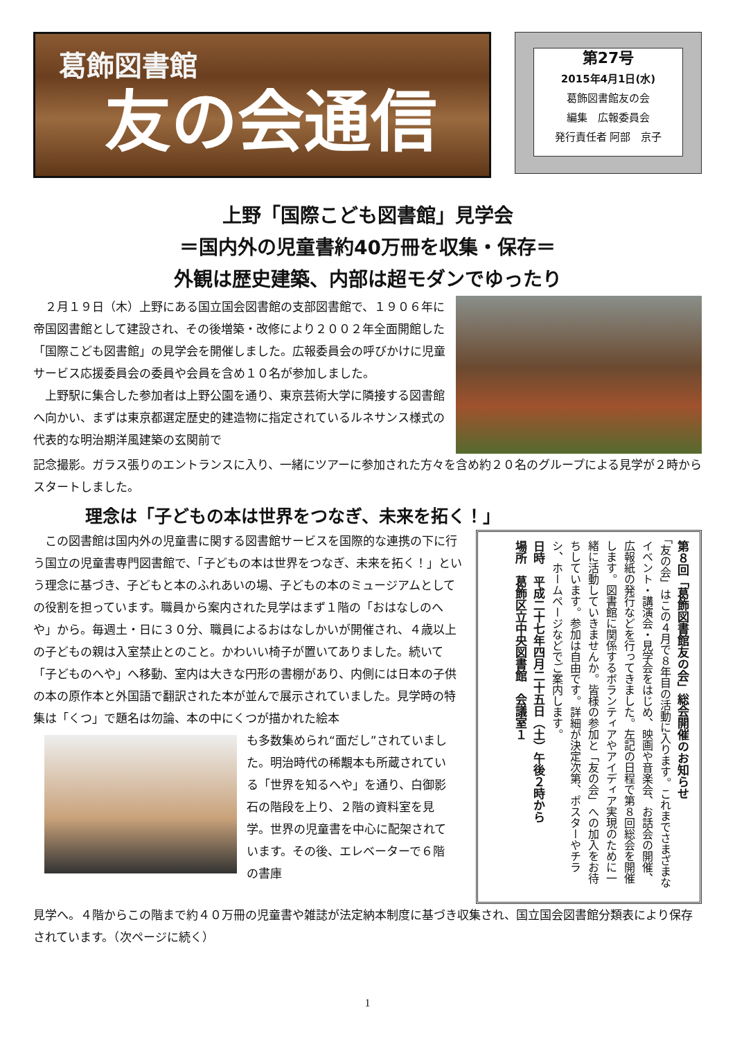葛飾図書館
友の会通信
第27号
2015年4月1日(水)
葛飾図書館友の会
編集　広報委員会
発行責任者 阿部　京子
上野「国際こども図書館」見学会
＝国内外の児童書約40万冊を収集・保存＝
外観は歴史建築、内部は超モダンでゆったり
　２月１９日（木）上野にある国立国会図書館の支部図書館で、１９０６年に帝国図書館として建設され、その後増築・改修により２００２年全面開館した「国際こども図書館」の見学会を開催しました。広報委員会の呼びかけに児童サービス応援委員会の委員や会員を含め１０名が参加しました。
　上野駅に集合した参加者は上野公園を通り、東京芸術大学に隣接する図書館へ向かい、まずは東京都選定歴史的建造物に指定されているルネサンス様式の代表的な明治期洋風建築の玄関前で
記念撮影。ガラス張りのエントランスに入り、一緒にツアーに参加された方々を含め約２０名のグループによる見学が２時からスタートしました。
理念は「子どもの本は世界をつなぎ、未来を拓く！」
　この図書館は国内外の児童書に関する図書館サービスを国際的な連携の下に行う国立の児童書専門図書館で、「子どもの本は世界をつなぎ、未来を拓く！」という理念に基づき、子どもと本のふれあいの場、子どもの本のミュージアムとしての役割を担っています。職員から案内された見学はまず１階の「おはなしのへや」から。毎週土・日に３０分、職員によるおはなしかいが開催され、４歳以上の子どもの親は入室禁止とのこと。かわいい椅子が置いてありました。続いて「子どものへや」へ移動、室内は大きな円形の書棚があり、内側には日本の子供の本の原作本と外国語で翻訳された本が並んで展示されていました。見学時の特集は「くつ」で題名は勿論、本の中にくつが描かれた絵本
も多数集められ“面だし”されていました。明治時代の稀覯本も所蔵されている「世界を知るへや」を通り、白御影石の階段を上り、２階の資料室を見学。世界の児童書を中心に配架されています。その後、エレベーターで６階の書庫
第８回「葛飾図書館友の会」総会開催のお知らせ
「友の会」はこの４月で８年目の活動に入ります。これまでさまざまなイベント・講演会・見学会をはじめ、映画や音楽会、お話会の開催、広報紙の発行などを行ってきました。左記の日程で第８回総会を開催します。図書館に関係するボランティアやアイディア実現のために一緒に活動していきませんか。皆様の参加と「友の会」への加入をお待ちしています。参加は自由です。詳細が決定次第、ポスターやチラシ、ホームページなどでご案内します。
日時　平成二十七年四月二十五日（土）午後２時から
場所　葛飾区立中央図書館　会議室１
見学へ。４階からこの階まで約４０万冊の児童書や雑誌が法定納本制度に基づき収集され、国立国会図書館分類表により保存されています。（次ページに続く）
1